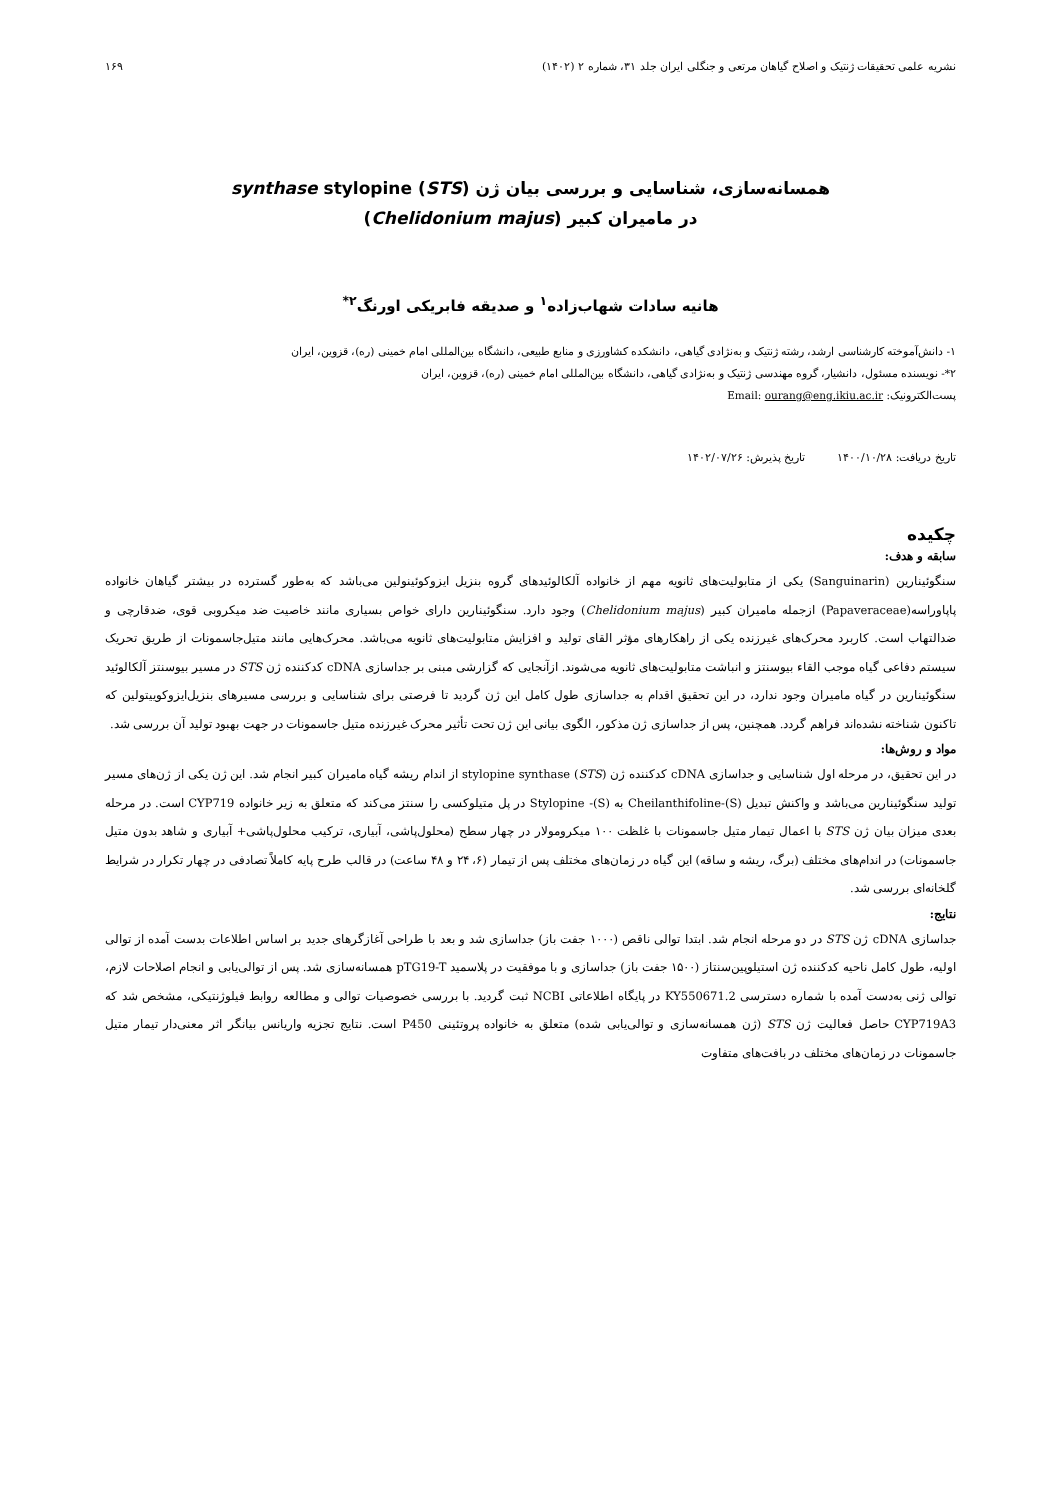نشریه علمی تحقیقات ژنتیک و اصلاح گیاهان مرتعی و جنگلی ایران جلد ۳۱، شماره ۲ (۱۴۰۲) ۱۶۹
همسانه‌سازی، شناسایی و بررسی بیان ژن synthase stylopine (STS)
در مامیران کبیر (Chelidonium majus)
هانیه سادات شهاب‌زاده<sup>۱</sup> و صدیقه فابریکی اورنگ<sup>۲*</sup>
۱- دانش‌آموخته کارشناسی ارشد، رشته ژنتیک و به‌نژادی گیاهی، دانشکده کشاورزی و منابع طبیعی، دانشگاه بین‌المللی امام خمینی (ره)، قزوین، ایران
۲*- نویسنده مسئول، دانشیار، گروه مهندسی ژنتیک و به‌نژادی گیاهی، دانشگاه بین‌المللی امام خمینی (ره)، قزوین، ایران
پست‌الکترونیک: Email: ourang@eng.ikiu.ac.ir
تاریخ دریافت: ۱۴۰۰/۱۰/۲۸ تاریخ پذیرش: ۱۴۰۲/۰۷/۲۶
چکیده
سابقه و هدف:
سنگوئینارین (Sanguinarin) یکی از متابولیت‌های ثانویه مهم از خانواده آلکالوئیدهای گروه بنزیل ایزوکوئینولین می‌باشد که به‌طور گسترده در بیشتر گیاهان خانواده پاپاوراسه(Papaveraceae) ازجمله مامیران کبیر (Chelidonium majus) وجود دارد. سنگوئینارین دارای خواص بسیاری مانند خاصیت ضد میکروبی قوی، ضدقارچی و ضدالتهاب است. کاربرد محرک‌های غیرزنده یکی از راهکارهای مؤثر القای تولید و افزایش متابولیت‌های ثانویه می‌باشد. محرک‌هایی مانند متیل‌جاسمونات از طریق تحریک سیستم دفاعی گیاه موجب القاء بیوسنتز و انباشت متابولیت‌های ثانویه می‌شوند. ازآنجایی که گزارشی مبنی بر جداسازی cDNA کدکننده ژن STS در مسیر بیوسنتز آلکالوئید سنگوئینارین در گیاه مامیران وجود ندارد، در این تحقیق اقدام به جداسازی طول کامل این ژن گردید تا فرصتی برای شناسایی و بررسی مسیرهای بنزیل‌ایزوکوییتولین که تاکنون شناخته نشده‌اند فراهم گردد. همچنین، پس از جداسازی ژن مذکور، الگوی بیانی این ژن تحت تأثیر محرک غیرزنده متیل جاسمونات در جهت بهبود تولید آن بررسی شد.
مواد و روش‌ها:
در این تحقیق، در مرحله اول شناسایی و جداسازی cDNA کدکننده ژن stylopine synthase (STS) از اندام ریشه گیاه مامیران کبیر انجام شد. این ژن یکی از ژن‌های مسیر تولید سنگوئینارین می‌باشد و واکنش تبدیل (S)-Cheilanthifoline به (S)- Stylopine در پل متیلوکسی را سنتز می‌کند که متعلق به زیر خانواده CYP719 است. در مرحله بعدی میزان بیان ژن STS با اعمال تیمار متیل جاسمونات با غلظت ۱۰۰ میکرومولار در چهار سطح (محلول‌پاشی، آبیاری، ترکیب محلول‌پاشی+ آبیاری و شاهد بدون متیل جاسمونات) در اندام‌های مختلف (برگ، ریشه و ساقه) این گیاه در زمان‌های مختلف پس از تیمار (۶، ۲۴ و ۴۸ ساعت) در قالب طرح پایه کاملاً تصادفی در چهار تکرار در شرایط گلخانه‌ای بررسی شد.
نتایج:
جداسازی cDNA ژن STS در دو مرحله انجام شد. ابتدا توالی ناقص (۱۰۰۰ جفت باز) جداسازی شد و بعد با طراحی آغازگرهای جدید بر اساس اطلاعات بدست آمده از توالی اولیه، طول کامل ناحیه کدکننده ژن استیلوپین‌سنتاز (۱۵۰۰ جفت باز) جداسازی و با موفقیت در پلاسمید pTG19-T همسانه‌سازی شد. پس از توالی‌یابی و انجام اصلاحات لازم، توالی ژنی به‌دست آمده با شماره دسترسی KY550671.2 در پایگاه اطلاعاتی NCBI ثبت گردید. با بررسی خصوصیات توالی و مطالعه روابط فیلوژنتیکی، مشخص شد که CYP719A3 حاصل فعالیت ژن STS (ژن همسانه‌سازی و توالی‌یابی شده) متعلق به خانواده پروتئینی P450 است. نتایج تجزیه واریانس بیانگر اثر معنی‌دار تیمار متیل جاسمونات در زمان‌های مختلف در بافت‌های متفاوت